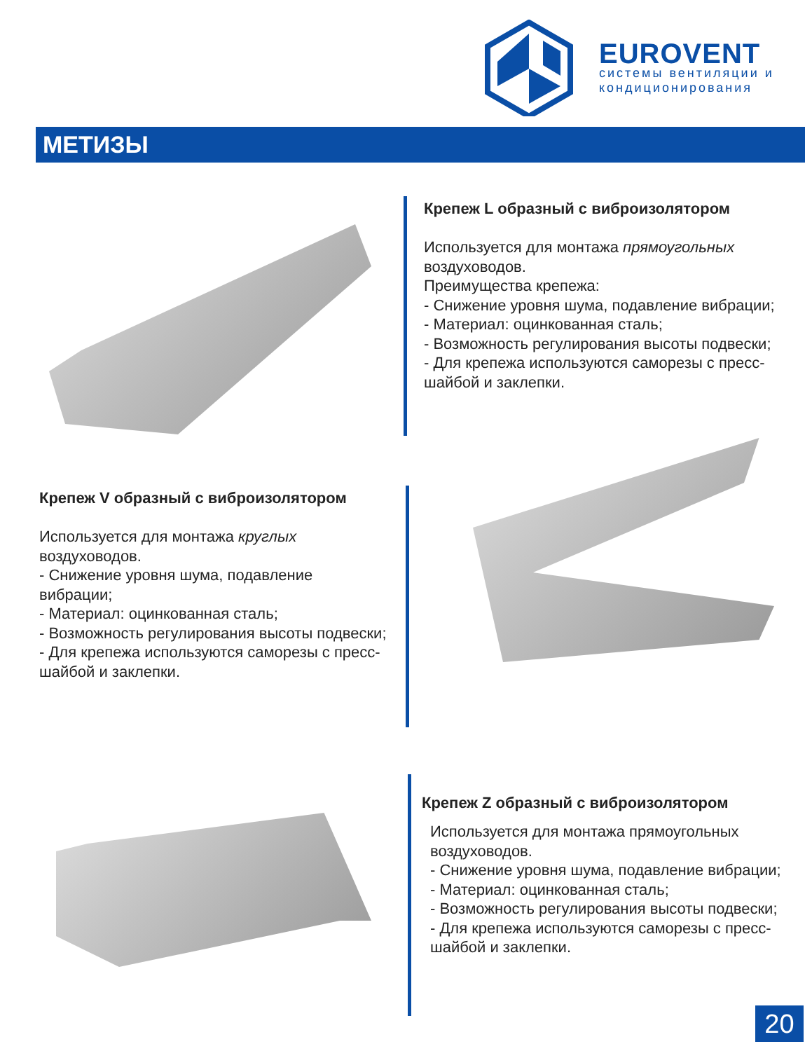EUROVENT
системы вентиляции и
кондиционирования
МЕТИЗЫ
Крепеж L образный с виброизолятором
Используется для монтажа прямоугольных воздуховодов.
Преимущества крепежа:
- Снижение уровня шума, подавление вибрации;
- Материал: оцинкованная сталь;
- Возможность регулирования высоты подвески;
- Для крепежа используются саморезы с пресс-шайбой и заклепки.
Крепеж V образный с виброизолятором
Используется для монтажа круглых воздуховодов.
- Снижение уровня шума, подавление вибрации;
- Материал: оцинкованная сталь;
- Возможность регулирования высоты подвески;
- Для крепежа используются саморезы с пресс-шайбой и заклепки.
Крепеж Z образный с виброизолятором
Используется для монтажа прямоугольных воздуховодов.
- Снижение уровня шума, подавление вибрации;
- Материал: оцинкованная сталь;
- Возможность регулирования высоты подвески;
- Для крепежа используются саморезы с пресс-шайбой и заклепки.
20